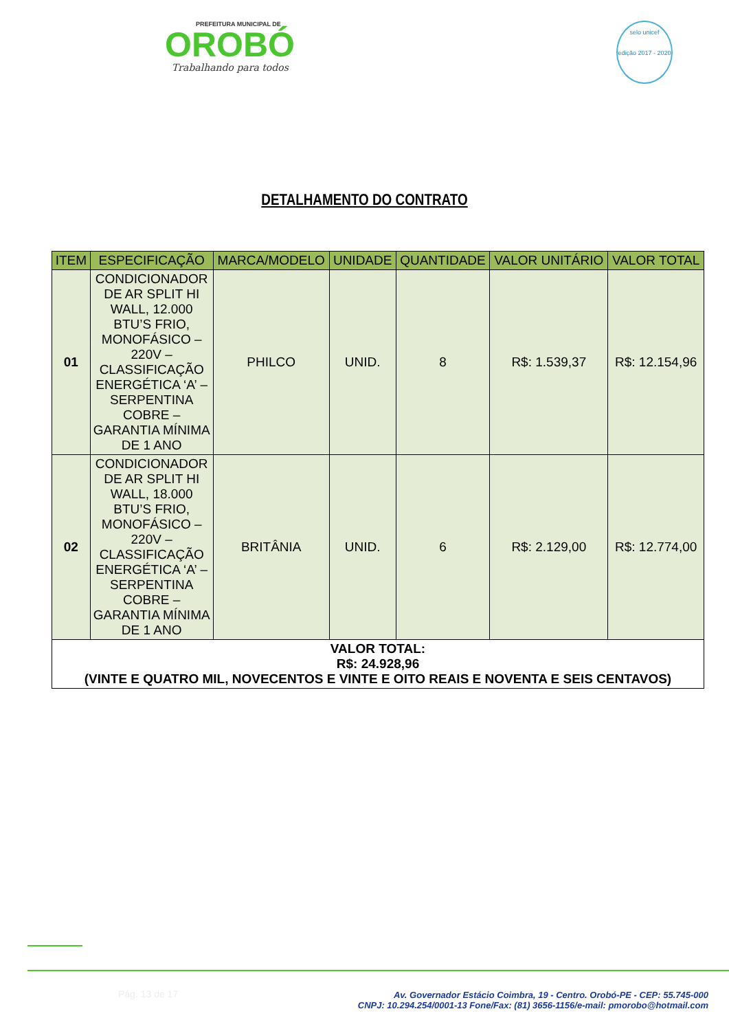PREFEITURA MUNICIPAL DE
OROBÓ
Trabalhando para todos
selo unicef
edição 2017 - 2020
DETALHAMENTO DO CONTRATO
| ITEM | ESPECIFICAÇÃO | MARCA/MODELO | UNIDADE | QUANTIDADE | VALOR UNITÁRIO | VALOR TOTAL |
| --- | --- | --- | --- | --- | --- | --- |
| 01 | CONDICIONADOR DE AR SPLIT HI WALL, 12.000 BTU’S FRIO, MONOFÁSICO – 220V – CLASSIFICAÇÃO ENERGÉTICA ‘A’ – SERPENTINA COBRE – GARANTIA MÍNIMA DE 1 ANO | PHILCO | UNID. | 8 | R$: 1.539,37 | R$: 12.154,96 |
| 02 | CONDICIONADOR DE AR SPLIT HI WALL, 18.000 BTU’S FRIO, MONOFÁSICO – 220V – CLASSIFICAÇÃO ENERGÉTICA ‘A’ – SERPENTINA COBRE – GARANTIA MÍNIMA DE 1 ANO | BRITÂNIA | UNID. | 6 | R$: 2.129,00 | R$: 12.774,00 |
| VALOR TOTAL: R$: 24.928,96 (VINTE E QUATRO MIL, NOVECENTOS E VINTE E OITO REAIS E NOVENTA E SEIS CENTAVOS) | | | | | | |
Pág. 13 de 17
Av. Governador Estácio Coimbra, 19 - Centro. Orobó-PE - CEP: 55.745-000
CNPJ: 10.294.254/0001-13 Fone/Fax: (81) 3656-1156/e-mail: pmorobo@hotmail.com